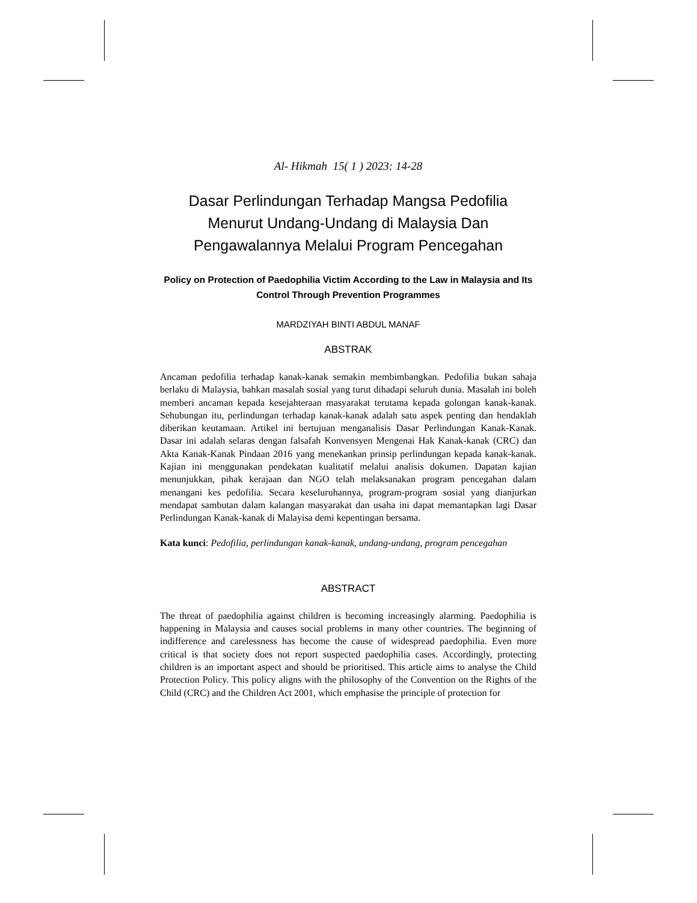Al- Hikmah 15( 1 ) 2023: 14-28
Dasar Perlindungan Terhadap Mangsa Pedofilia Menurut Undang-Undang di Malaysia Dan Pengawalannya Melalui Program Pencegahan
Policy on Protection of Paedophilia Victim According to the Law in Malaysia and Its Control Through Prevention Programmes
MARDZIYAH BINTI ABDUL MANAF
ABSTRAK
Ancaman pedofilia terhadap kanak-kanak semakin membimbangkan. Pedofilia bukan sahaja berlaku di Malaysia, bahkan masalah sosial yang turut dihadapi seluruh dunia. Masalah ini boleh memberi ancaman kepada kesejahteraan masyarakat terutama kepada golongan kanak-kanak. Sehubungan itu, perlindungan terhadap kanak-kanak adalah satu aspek penting dan hendaklah diberikan keutamaan. Artikel ini bertujuan menganalisis Dasar Perlindungan Kanak-Kanak. Dasar ini adalah selaras dengan falsafah Konvensyen Mengenai Hak Kanak-kanak (CRC) dan Akta Kanak-Kanak Pindaan 2016 yang menekankan prinsip perlindungan kepada kanak-kanak. Kajian ini menggunakan pendekatan kualitatif melalui analisis dokumen. Dapatan kajian menunjukkan, pihak kerajaan dan NGO telah melaksanakan program pencegahan dalam menangani kes pedofilia. Secara keseluruhannya, program-program sosial yang dianjurkan mendapat sambutan dalam kalangan masyarakat dan usaha ini dapat memantapkan lagi Dasar Perlindungan Kanak-kanak di Malayisa demi kepentingan bersama.
Kata kunci: Pedofilia, perlindungan kanak-kanak, undang-undang, program pencegahan
ABSTRACT
The threat of paedophilia against children is becoming increasingly alarming. Paedophilia is happening in Malaysia and causes social problems in many other countries. The beginning of indifference and carelessness has become the cause of widespread paedophilia. Even more critical is that society does not report suspected paedophilia cases. Accordingly, protecting children is an important aspect and should be prioritised. This article aims to analyse the Child Protection Policy. This policy aligns with the philosophy of the Convention on the Rights of the Child (CRC) and the Children Act 2001, which emphasise the principle of protection for